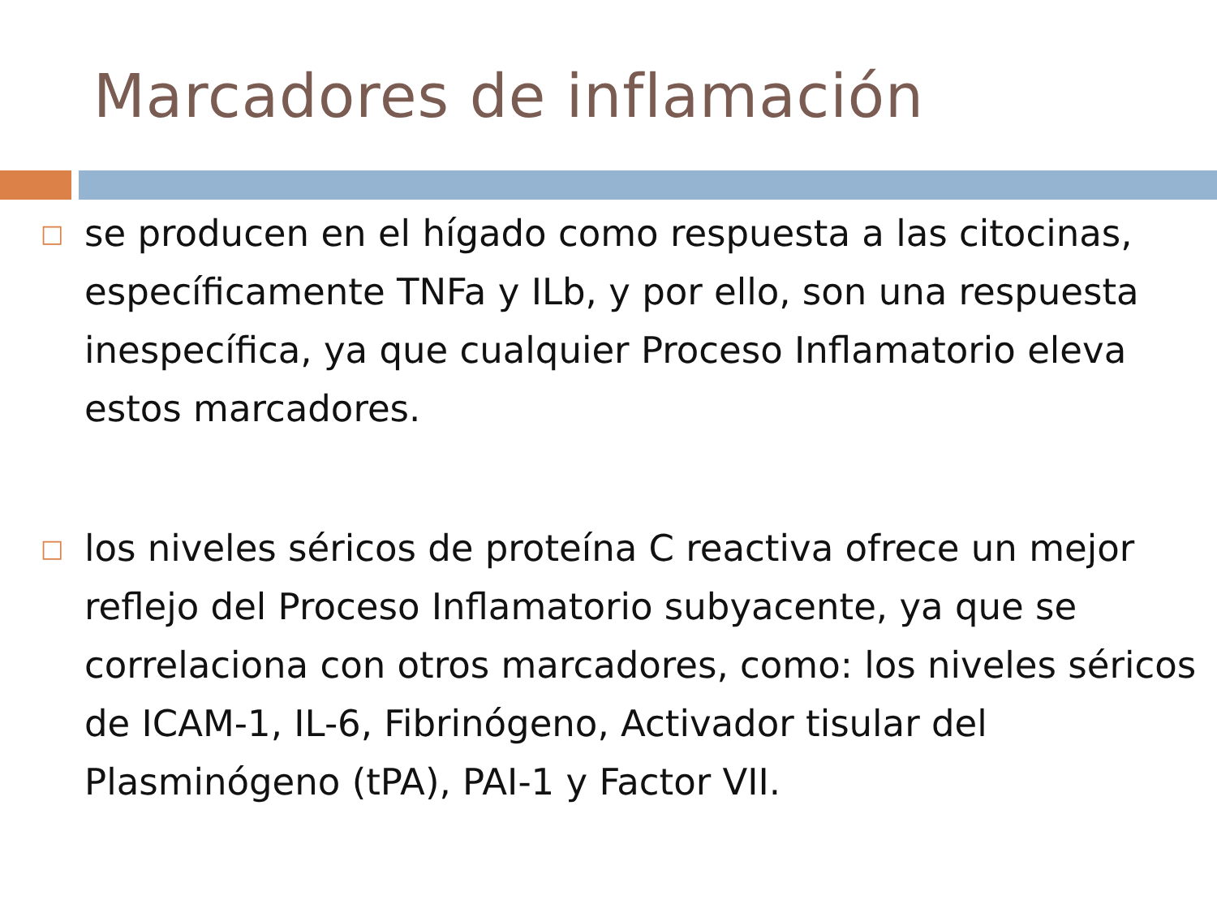Marcadores de inflamación
□
se producen en el hígado como respuesta a las citocinas, específicamente TNFa y ILb, y por ello, son una respuesta inespecífica, ya que cualquier Proceso Inflamatorio eleva estos marcadores.
□
los niveles séricos de proteína C reactiva ofrece un mejor reflejo del Proceso Inflamatorio subyacente, ya que se correlaciona con otros marcadores, como: los niveles séricos de ICAM-1, IL-6, Fibrinógeno, Activador tisular del Plasminógeno (tPA), PAI-1 y Factor VII.